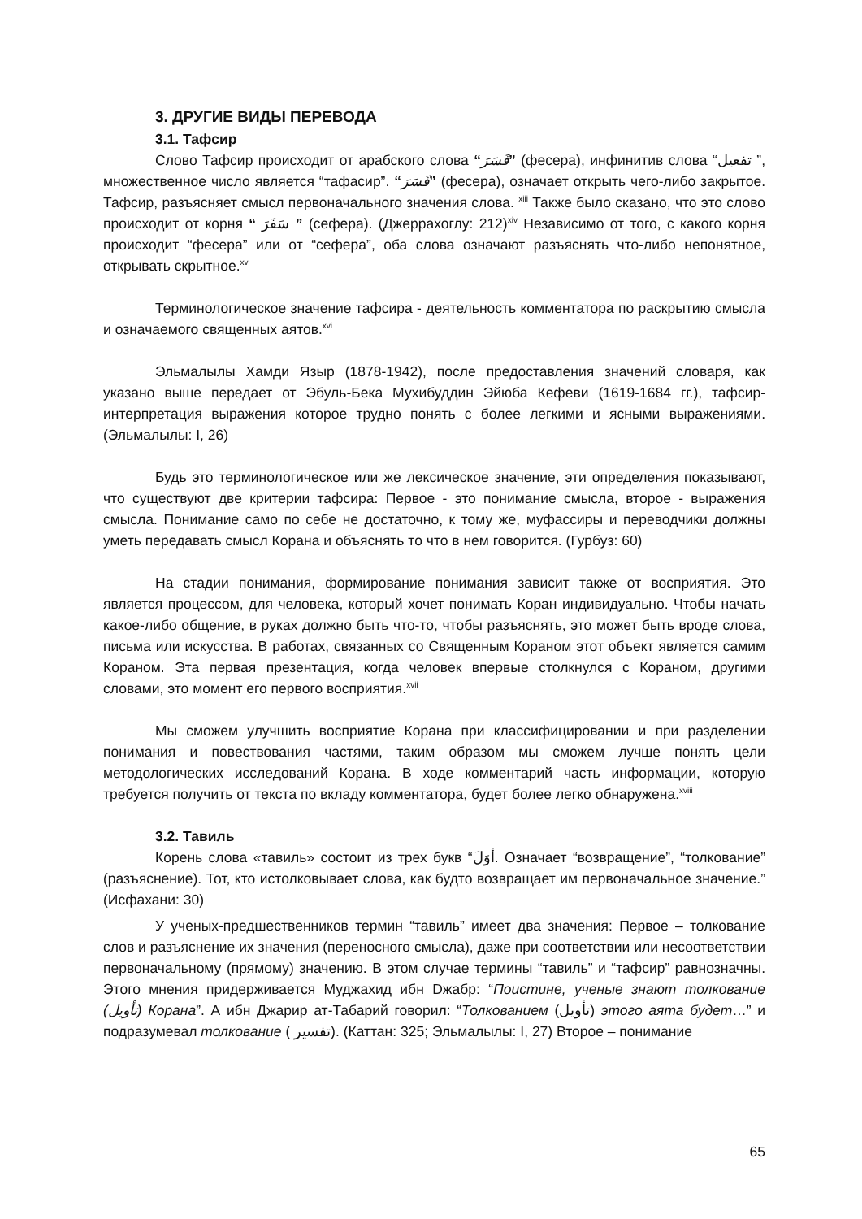3. ДРУГИЕ ВИДЫ ПЕРЕВОДА
3.1. Тафсир
Слово Тафсир происходит от арабского слова “فَسَرَ” (фесера), инфинитив слова “تفعيل ”, множественное число является “тафасир”. “فَسَرَ” (фесера), означает открыть чего-либо закрытое. Тафсир, разъясняет смысл первоначального значения слова. <sup>xiii</sup> Также было сказано, что это слово происходит от корня “ سَفَرَ ” (сефера). (Джеррахоглу: 212)<sup>xiv</sup> Независимо от того, с какого корня происходит “фесера” или от “сефера”, оба слова означают разъяснять что-либо непонятное, открывать скрытное.<sup>xv</sup>
Терминологическое значение тафсира - деятельность комментатора по раскрытию смысла и означаемого священных аятов.<sup>xvi</sup>
Эльмалылы Хамди Языр (1878-1942), после предоставления значений словаря, как указано выше передает от Эбуль-Бека Мухибуддин Эйюба Кефеви (1619-1684 гг.), тафсир- интерпретация выражения которое трудно понять с более легкими и ясными выражениями. (Эльмалылы: I, 26)
Будь это терминологическое или же лексическое значение, эти определения показывают, что существуют две критерии тафсира: Первое - это понимание смысла, второе - выражения смысла. Понимание само по себе не достаточно, к тому же, муфассиры и переводчики должны уметь передавать смысл Корана и объяснять то что в нем говорится. (Гурбуз: 60)
На стадии понимания, формирование понимания зависит также от восприятия. Это является процессом, для человека, который хочет понимать Коран индивидуально. Чтобы начать какое-либо общение, в руках должно быть что-то, чтобы разъяснять, это может быть вроде слова, письма или искусства. В работах, связанных со Священным Кораном этот объект является самим Кораном. Эта первая презентация, когда человек впервые столкнулся с Кораном, другими словами, это момент его первого восприятия.<sup>xvii</sup>
Мы сможем улучшить восприятие Корана при классифицировании и при разделении понимания и повествования частями, таким образом мы сможем лучше понять цели методологических исследований Корана. В ходе комментарий часть информации, которую требуется получить от текста по вкладу комментатора, будет более легко обнаружена.<sup>xviii</sup>
3.2. Тавиль
Корень слова «тавиль» состоит из трех букв “أوَلَ. Означает “возвращение”, “толкование” (разъяснение). Тот, кто истолковывает слова, как будто возвращает им первоначальное значение.” (Исфахани: 30)
У ученых-предшественников термин “тавиль” имеет два значения: Первое – толкование слов и разъяснение их значения (переносного смысла), даже при соответствии или несоответствии первоначальному (прямому) значению. В этом случае термины “тавиль” и “тафсир” равнозначны. Этого мнения придерживается Муджахид ибн Dжабр: “Поистине, ученые знают толкование (تأويل) Корана”. А ибн Джарир ат-Табарий говорил: “Толкованием (تأويل) этого аята будет…” и подразумевал толкование ( تفسير). (Каттан: 325; Эльмалылы: I, 27) Второе – понимание
65